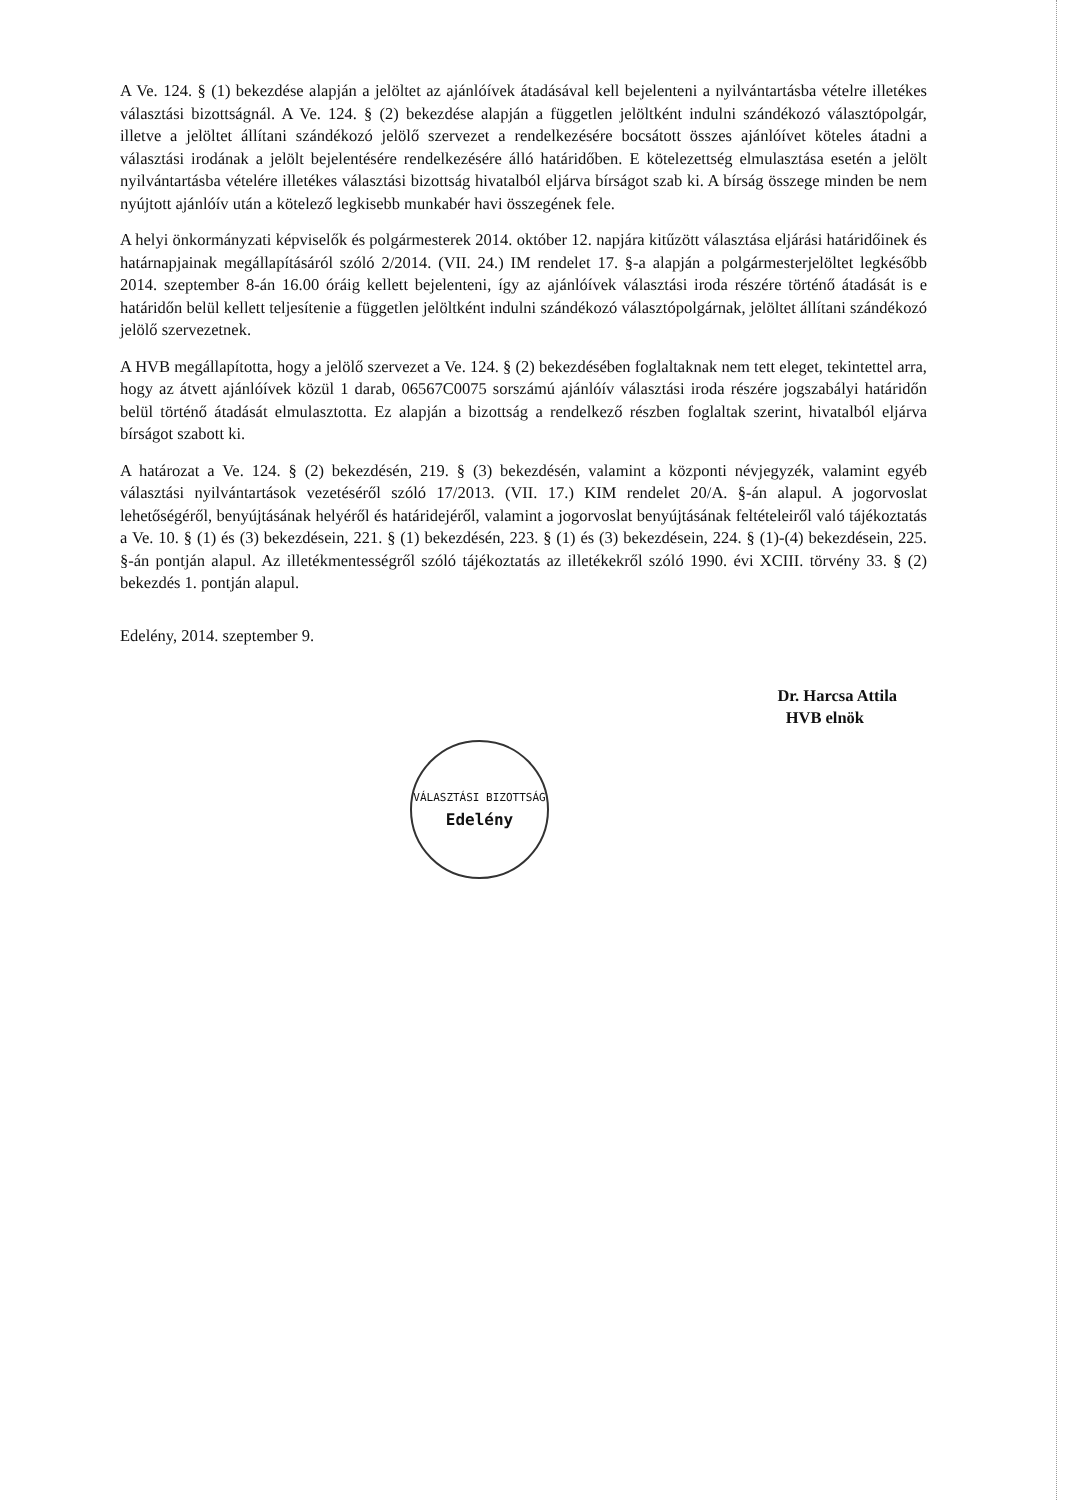A Ve. 124. § (1) bekezdése alapján a jelöltet az ajánlóívek átadásával kell bejelenteni a nyilvántartásba vételre illetékes választási bizottságnál. A Ve. 124. § (2) bekezdése alapján a független jelöltként indulni szándékozó választópolgár, illetve a jelöltet állítani szándékozó jelölő szervezet a rendelkezésére bocsátott összes ajánlóívet köteles átadni a választási irodának a jelölt bejelentésére rendelkezésére álló határidőben. E kötelezettség elmulasztása esetén a jelölt nyilvántartásba vételére illetékes választási bizottság hivatalból eljárva bírságot szab ki. A bírság összege minden be nem nyújtott ajánlóív után a kötelező legkisebb munkabér havi összegének fele.
A helyi önkormányzati képviselők és polgármesterek 2014. október 12. napjára kitűzött választása eljárási határidőinek és határnapjainak megállapításáról szóló 2/2014. (VII. 24.) IM rendelet 17. §-a alapján a polgármesterjelöltet legkésőbb 2014. szeptember 8-án 16.00 óráig kellett bejelenteni, így az ajánlóívek választási iroda részére történő átadását is e határidőn belül kellett teljesítenie a független jelöltként indulni szándékozó választópolgárnak, jelöltet állítani szándékozó jelölő szervezetnek.
A HVB megállapította, hogy a jelölő szervezet a Ve. 124. § (2) bekezdésében foglaltaknak nem tett eleget, tekintettel arra, hogy az átvett ajánlóívek közül 1 darab, 06567C0075 sorszámú ajánlóív választási iroda részére jogszabályi határidőn belül történő átadását elmulasztotta. Ez alapján a bizottság a rendelkező részben foglaltak szerint, hivatalból eljárva bírságot szabott ki.
A határozat a Ve. 124. § (2) bekezdésén, 219. § (3) bekezdésén, valamint a központi névjegyzék, valamint egyéb választási nyilvántartások vezetéséről szóló 17/2013. (VII. 17.) KIM rendelet 20/A. §-án alapul. A jogorvoslat lehetőségéről, benyújtásának helyéről és határidejéről, valamint a jogorvoslat benyújtásának feltételeiről való tájékoztatás a Ve. 10. § (1) és (3) bekezdésein, 221. § (1) bekezdésén, 223. § (1) és (3) bekezdésein, 224. § (1)-(4) bekezdésein, 225. §-án pontján alapul. Az illetékmentességről szóló tájékoztatás az illetékekről szóló 1990. évi XCIII. törvény 33. § (2) bekezdés 1. pontján alapul.
Edelény, 2014. szeptember 9.
Dr. Harcsa Attila
HVB elnök
VÁLASZTÁSI BIZOTTSÁG
Edelény